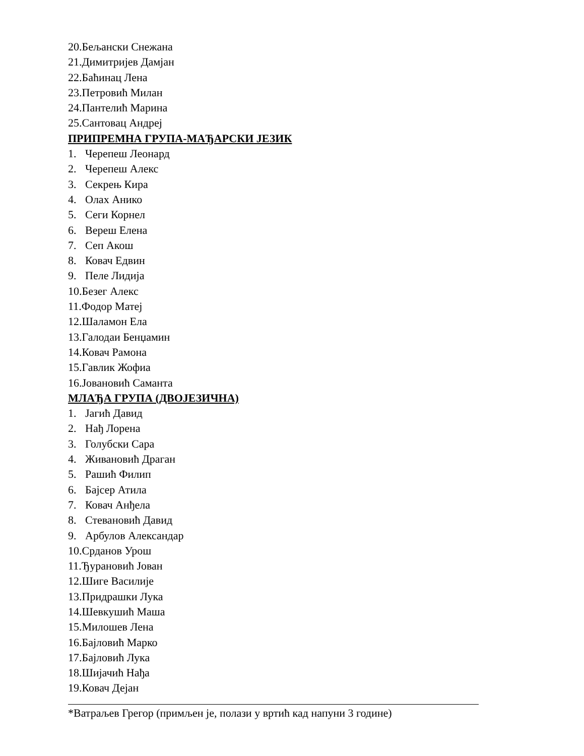20.Бељански Снежана
21.Димитријев Дамјан
22.Баћинац Лена
23.Петровић Милан
24.Пантелић Марина
25.Сантовац Андреј
ПРИПРЕМНА ГРУПА-МАЂАРСКИ ЈЕЗИК
1. Черепеш Леонард
2. Черепеш Алекс
3. Секрењ Кира
4. Олах Анико
5. Сеги Корнел
6. Вереш Елена
7. Сеп Акош
8. Ковач Едвин
9. Пеле Лидија
10.Безег Алекс
11.Фодор Матеј
12.Шаламон Ела
13.Галодаи Бенџамин
14.Ковач Рамона
15.Гавлик Жофиа
16.Јовановић Саманта
МЛАЂА ГРУПА (ДВОЈЕЗИЧНА)
1. Јагић Давид
2. Нађ Лорена
3. Голубски Сара
4. Живановић Драган
5. Рашић Филип
6. Бајсер Атила
7. Ковач Анђела
8. Стевановић Давид
9. Арбулов Александар
10.Срданов Урош
11.Ђурановић Јован
12.Шиге Василије
13.Придрашки Лука
14.Шевкушић Маша
15.Милошев Лена
16.Бајловић Марко
17.Бајловић Лука
18.Шијачић Нађа
19.Ковач Дејан
*Ватраљев Грегор (примљен је, полази у вртић кад напуни 3 године)